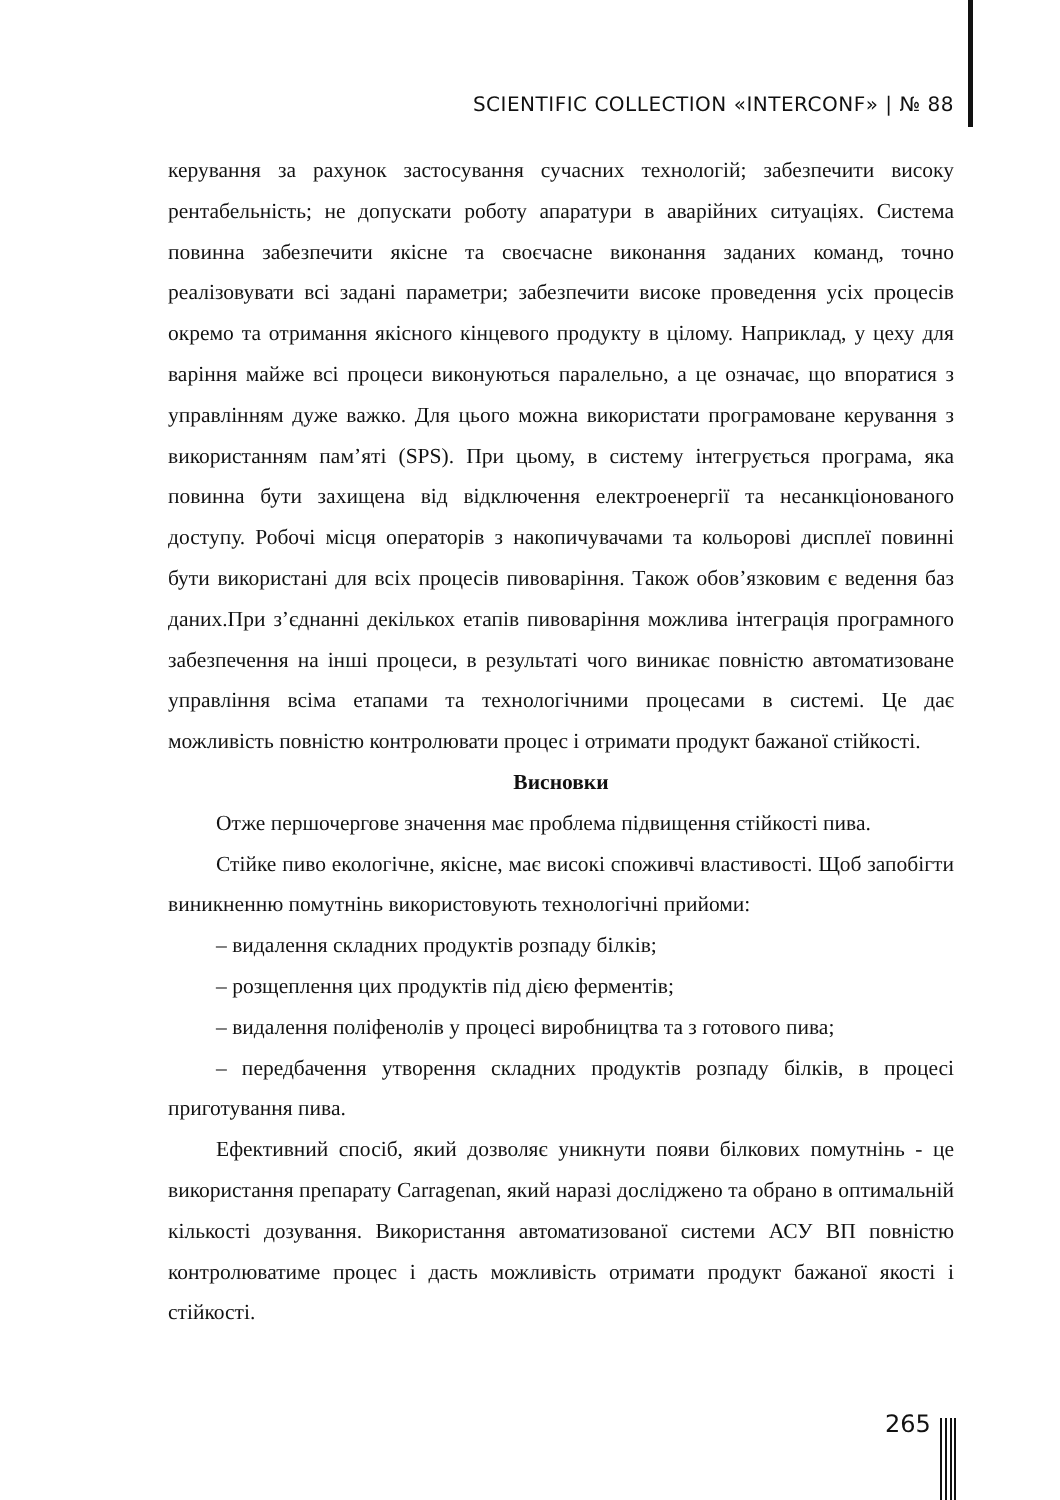SCIENTIFIC COLLECTION «INTERCONF» | № 88
керування за рахунок застосування сучасних технологій; забезпечити високу рентабельність; не допускати роботу апаратури в аварійних ситуаціях. Система повинна забезпечити якісне та своєчасне виконання заданих команд, точно реалізовувати всі задані параметри; забезпечити високе проведення усіх процесів окремо та отримання якісного кінцевого продукту в цілому. Наприклад, у цеху для варіння майже всі процеси виконуються паралельно, а це означає, що впоратися з управлінням дуже важко. Для цього можна використати програмоване керування з використанням пам’яті (SPS). При цьому, в систему інтегрується програма, яка повинна бути захищена від відключення електроенергії та несанкціонованого доступу. Робочі місця операторів з накопичувачами та кольорові дисплеї повинні бути використані для всіх процесів пивоваріння. Також обов’язковим є ведення баз даних.При з’єднанні декількох етапів пивоваріння можлива інтеграція програмного забезпечення на інші процеси, в результаті чого виникає повністю автоматизоване управління всіма етапами та технологічними процесами в системі. Це дає можливість повністю контролювати процес і отримати продукт бажаної стійкості.
Висновки
Отже першочергове значення має проблема підвищення стійкості пива.
Стійке пиво екологічне, якісне, має високі споживчі властивості. Щоб запобігти виникненню помутнінь використовують технологічні прийоми:
– видалення складних продуктів розпаду білків;
– розщеплення цих продуктів під дією ферментів;
– видалення поліфенолів у процесі виробництва та з готового пива;
– передбачення утворення складних продуктів розпаду білків, в процесі приготування пива.
Ефективний спосіб, який дозволяє уникнути появи білкових помутнінь - це використання препарату Carragenan, який наразі досліджено та обрано в оптимальній кількості дозування. Використання автоматизованої системи АСУ ВП повністю контролюватиме процес і дасть можливість отримати продукт бажаної якості і стійкості.
265